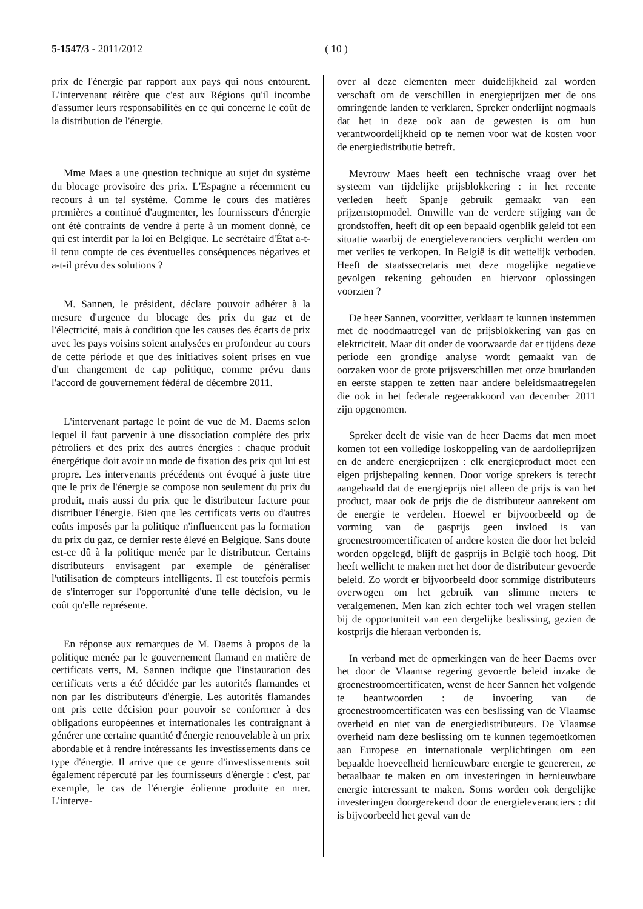5-1547/3 - 2011/2012 ( 10 )
prix de l'énergie par rapport aux pays qui nous entourent. L'intervenant réitère que c'est aux Régions qu'il incombe d'assumer leurs responsabilités en ce qui concerne le coût de la distribution de l'énergie.
Mme Maes a une question technique au sujet du système du blocage provisoire des prix. L'Espagne a récemment eu recours à un tel système. Comme le cours des matières premières a continué d'augmenter, les fournisseurs d'énergie ont été contraints de vendre à perte à un moment donné, ce qui est interdit par la loi en Belgique. Le secrétaire d'État a-t-il tenu compte de ces éventuelles conséquences négatives et a-t-il prévu des solutions ?
M. Sannen, le président, déclare pouvoir adhérer à la mesure d'urgence du blocage des prix du gaz et de l'électricité, mais à condition que les causes des écarts de prix avec les pays voisins soient analysées en profondeur au cours de cette période et que des initiatives soient prises en vue d'un changement de cap politique, comme prévu dans l'accord de gouvernement fédéral de décembre 2011.
L'intervenant partage le point de vue de M. Daems selon lequel il faut parvenir à une dissociation complète des prix pétroliers et des prix des autres énergies : chaque produit énergétique doit avoir un mode de fixation des prix qui lui est propre. Les intervenants précédents ont évoqué à juste titre que le prix de l'énergie se compose non seulement du prix du produit, mais aussi du prix que le distributeur facture pour distribuer l'énergie. Bien que les certificats verts ou d'autres coûts imposés par la politique n'influencent pas la formation du prix du gaz, ce dernier reste élevé en Belgique. Sans doute est-ce dû à la politique menée par le distributeur. Certains distributeurs envisagent par exemple de généraliser l'utilisation de compteurs intelligents. Il est toutefois permis de s'interroger sur l'opportunité d'une telle décision, vu le coût qu'elle représente.
En réponse aux remarques de M. Daems à propos de la politique menée par le gouvernement flamand en matière de certificats verts, M. Sannen indique que l'instauration des certificats verts a été décidée par les autorités flamandes et non par les distributeurs d'énergie. Les autorités flamandes ont pris cette décision pour pouvoir se conformer à des obligations européennes et internationales les contraignant à générer une certaine quantité d'énergie renouvelable à un prix abordable et à rendre intéressants les investissements dans ce type d'énergie. Il arrive que ce genre d'investissements soit également répercuté par les fournisseurs d'énergie : c'est, par exemple, le cas de l'énergie éolienne produite en mer. L'interve-
over al deze elementen meer duidelijkheid zal worden verschaft om de verschillen in energieprijzen met de ons omringende landen te verklaren. Spreker onderlijnt nogmaals dat het in deze ook aan de gewesten is om hun verantwoordelijkheid op te nemen voor wat de kosten voor de energiedistributie betreft.
Mevrouw Maes heeft een technische vraag over het systeem van tijdelijke prijsblokkering : in het recente verleden heeft Spanje gebruik gemaakt van een prijzenstopmodel. Omwille van de verdere stijging van de grondstoffen, heeft dit op een bepaald ogenblik geleid tot een situatie waarbij de energieleveranciers verplicht werden om met verlies te verkopen. In België is dit wettelijk verboden. Heeft de staatssecretaris met deze mogelijke negatieve gevolgen rekening gehouden en hiervoor oplossingen voorzien ?
De heer Sannen, voorzitter, verklaart te kunnen instemmen met de noodmaatregel van de prijsblokkering van gas en elektriciteit. Maar dit onder de voorwaarde dat er tijdens deze periode een grondige analyse wordt gemaakt van de oorzaken voor de grote prijsverschillen met onze buurlanden en eerste stappen te zetten naar andere beleidsmaatregelen die ook in het federale regeerakkoord van december 2011 zijn opgenomen.
Spreker deelt de visie van de heer Daems dat men moet komen tot een volledige loskoppeling van de aardolieprijzen en de andere energieprijzen : elk energieproduct moet een eigen prijsbepaling kennen. Door vorige sprekers is terecht aangehaald dat de energieprijs niet alleen de prijs is van het product, maar ook de prijs die de distributeur aanrekent om de energie te verdelen. Hoewel er bijvoorbeeld op de vorming van de gasprijs geen invloed is van groenestroomcertificaten of andere kosten die door het beleid worden opgelegd, blijft de gasprijs in België toch hoog. Dit heeft wellicht te maken met het door de distributeur gevoerde beleid. Zo wordt er bijvoorbeeld door sommige distributeurs overwogen om het gebruik van slimme meters te veralgemenen. Men kan zich echter toch wel vragen stellen bij de opportuniteit van een dergelijke beslissing, gezien de kostprijs die hieraan verbonden is.
In verband met de opmerkingen van de heer Daems over het door de Vlaamse regering gevoerde beleid inzake de groenestroomcertificaten, wenst de heer Sannen het volgende te beantwoorden : de invoering van de groenestroomcertificaten was een beslissing van de Vlaamse overheid en niet van de energiedistributeurs. De Vlaamse overheid nam deze beslissing om te kunnen tegemoetkomen aan Europese en internationale verplichtingen om een bepaalde hoeveelheid hernieuwbare energie te genereren, ze betaalbaar te maken en om investeringen in hernieuwbare energie interessant te maken. Soms worden ook dergelijke investeringen doorgerekend door de energieleveranciers : dit is bijvoorbeeld het geval van de